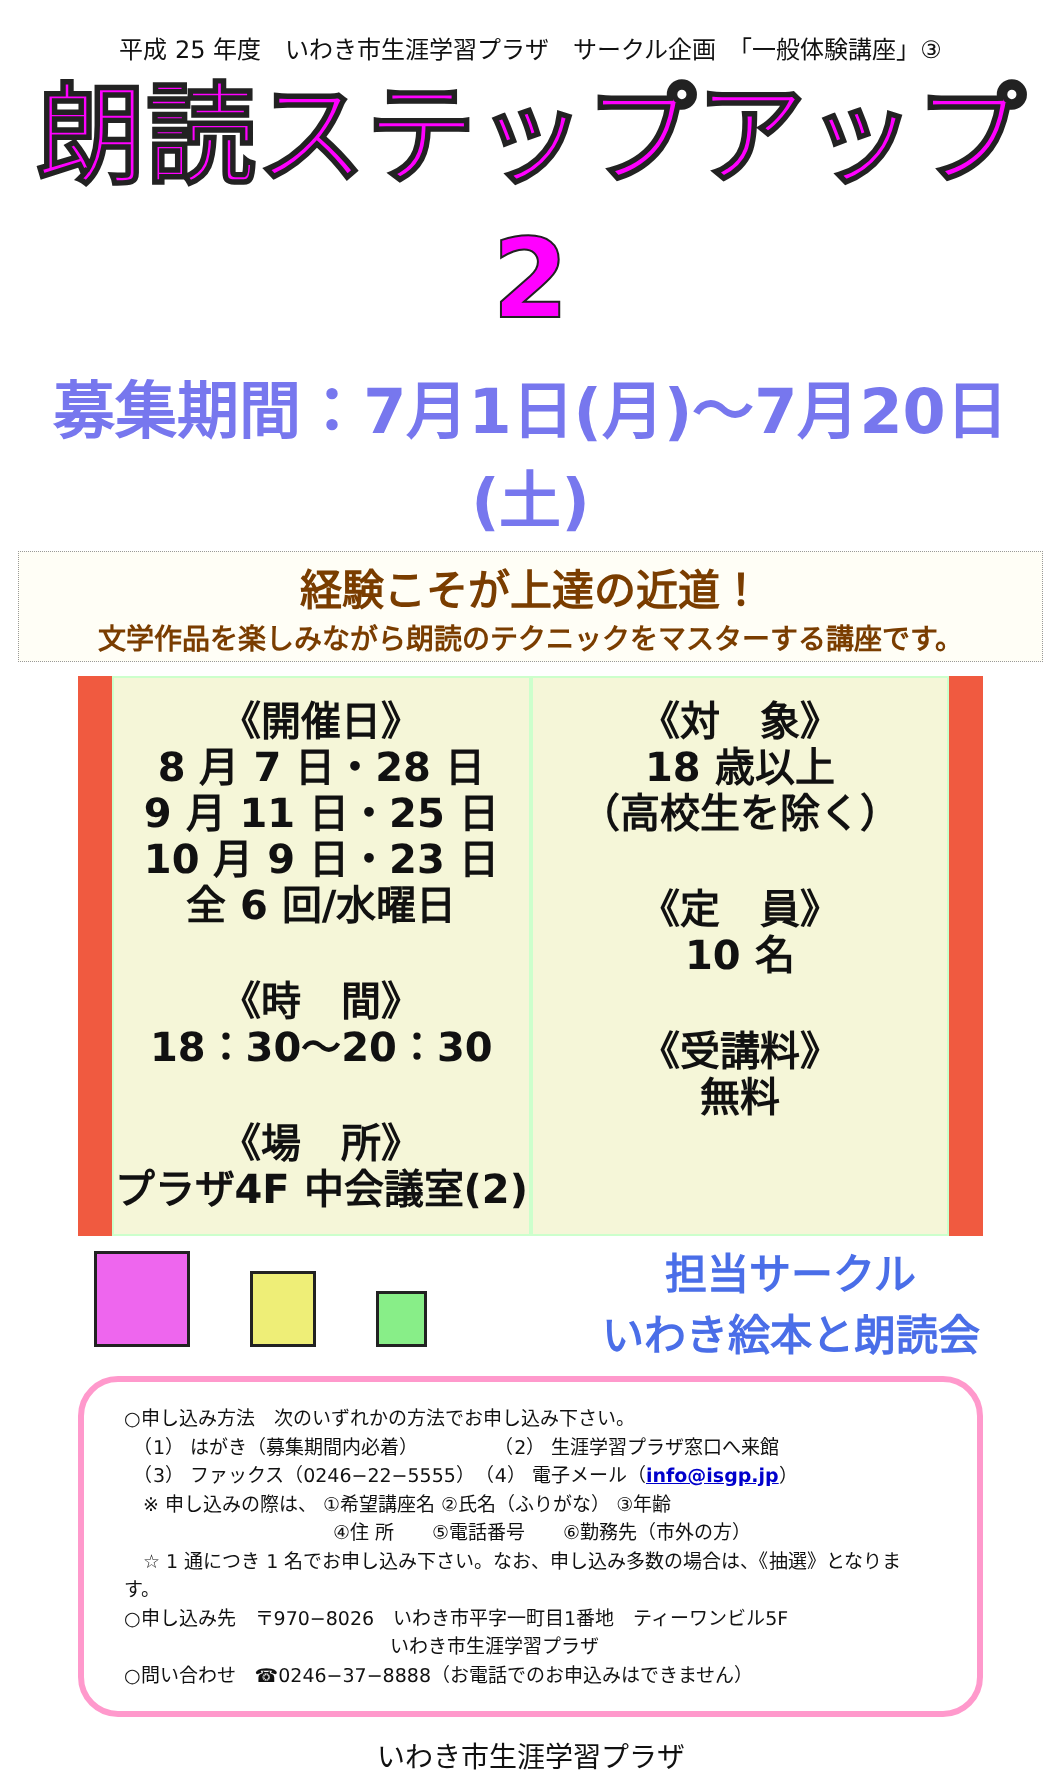平成 25 年度　いわき市生涯学習プラザ　サークル企画　「一般体験講座」③
朗読ステップアップ2
募集期間：7月1日(月)～7月20日(土)
経験こそが上達の近道！
文学作品を楽しみながら朗読のテクニックをマスターする講座です。
《開催日》
8 月 7 日・28 日
9 月 11 日・25 日
10 月 9 日・23 日
全 6 回/水曜日
《時　間》
18：30～20：30
《場　所》
プラザ4F 中会議室(2)
《対　象》
18 歳以上
（高校生を除く）
《定　員》
10 名
《受講料》
無料
担当サークル
いわき絵本と朗読会
○申し込み方法　次のいずれかの方法でお申し込み下さい。
　（1） はがき（募集期間内必着）　　　　　（2） 生涯学習プラザ窓口へ来館
　（3） ファックス（0246−22−5555）　（4） 電子メール（info@isgp.jp）
　※ 申し込みの際は、 ①希望講座名 ②氏名（ふりがな） ③年齢
　　　　　　　　　　　④住 所　　⑤電話番号　　⑥勤務先（市外の方）
　☆ 1 通につき 1 名でお申し込み下さい。なお、申し込み多数の場合は、《抽選》となります。
○申し込み先　〒970−8026　いわき市平字一町目1番地　ティーワンビル5F
　　　　　　　　　　　　　　いわき市生涯学習プラザ
○問い合わせ　☎0246−37−8888（お電話でのお申込みはできません）
いわき市生涯学習プラザ